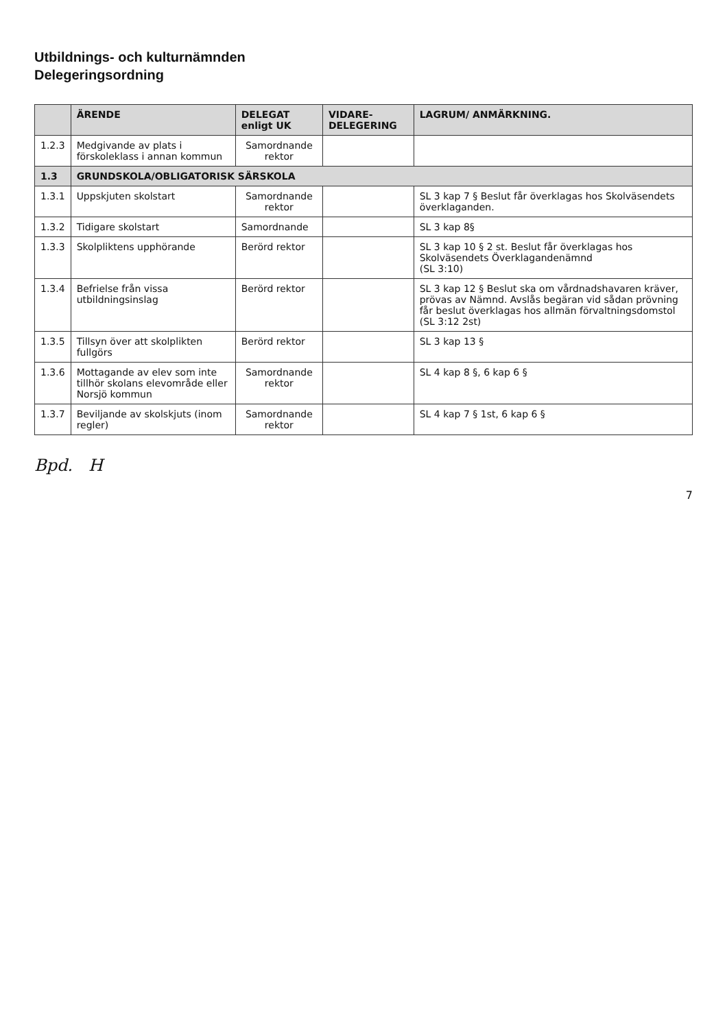Utbildnings- och kulturnämnden
Delegeringsordning
| | ÄRENDE | DELEGAT enligt UK | VIDARE-DELEGERING | LAGRUM/ ANMÄRKNING. |
| --- | --- | --- | --- | --- |
| 1.2.3 | Medgivande av plats i förskoleklass i annan kommun | Samordnande rektor | | |
| 1.3 | GRUNDSKOLA/OBLIGATORISK SÄRSKOLA | | | |
| 1.3.1 | Uppskjuten skolstart | Samordnande rektor | | SL 3 kap 7 § Beslut får överklagas hos Skolväsendets överklaganden. |
| 1.3.2 | Tidigare skolstart | Samordnande | | SL 3 kap 8§ |
| 1.3.3 | Skolpliktens upphörande | Berörd rektor | | SL 3 kap 10 § 2 st. Beslut får överklagas hos Skolväsendets Överklagandenämnd (SL 3:10) |
| 1.3.4 | Befrielse från vissa utbildningsinslag | Berörd rektor | | SL 3 kap 12 § Beslut ska om vårdnadshavaren kräver, prövas av Nämnd. Avslås begäran vid sådan prövning får beslut överklagas hos allmän förvaltningsdomstol (SL 3:12 2st) |
| 1.3.5 | Tillsyn över att skolplikten fullgörs | Berörd rektor | | SL 3 kap 13 § |
| 1.3.6 | Mottagande av elev som inte tillhör skolans elevområde eller Norsjö kommun | Samordnande rektor | | SL 4 kap 8 §, 6 kap 6 § |
| 1.3.7 | Beviljande av skolskjuts (inom regler) | Samordnande rektor | | SL 4 kap 7 § 1st, 6 kap 6 § |
Bpd. H
7